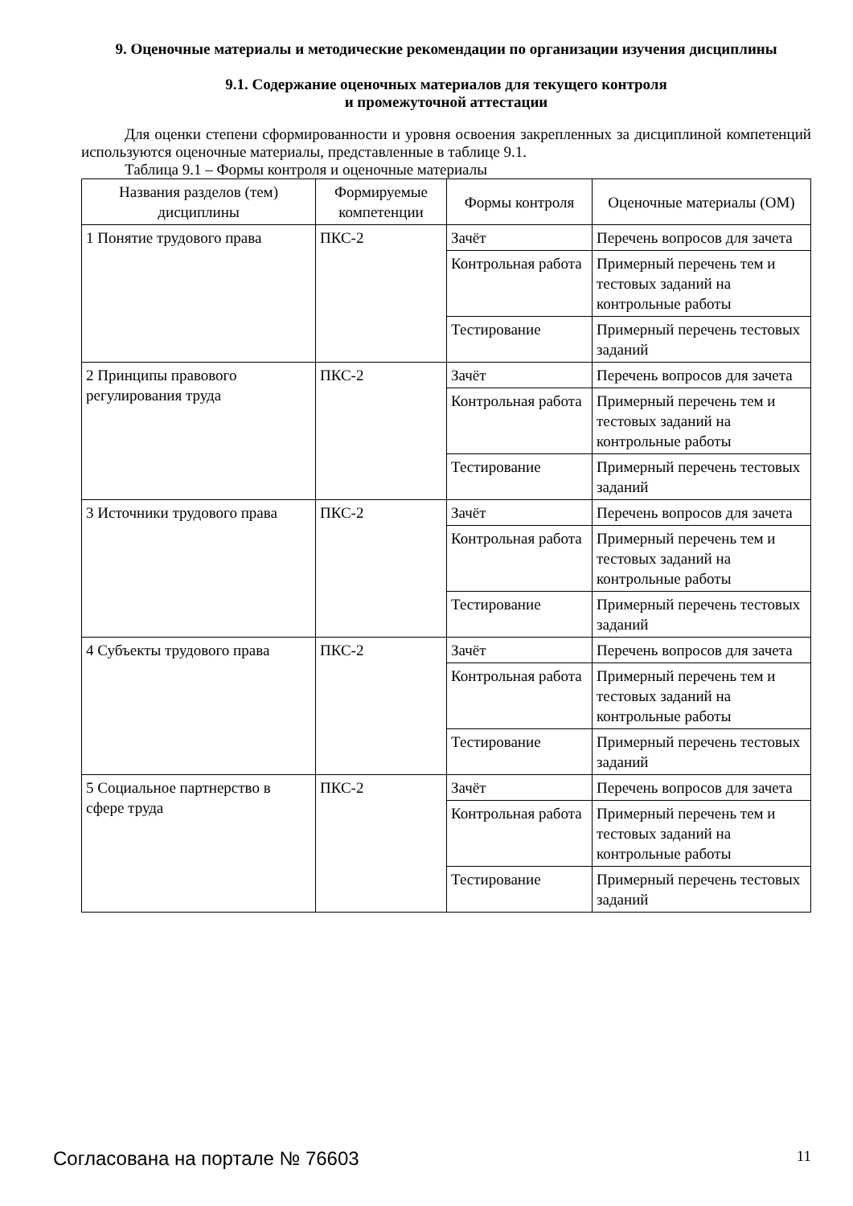9. Оценочные материалы и методические рекомендации по организации изучения дисциплины
9.1. Содержание оценочных материалов для текущего контроля
и промежуточной аттестации
Для оценки степени сформированности и уровня освоения закрепленных за дисциплиной компетенций используются оценочные материалы, представленные в таблице 9.1.
Таблица 9.1 – Формы контроля и оценочные материалы
| Названия разделов (тем) дисциплины | Формируемые компетенции | Формы контроля | Оценочные материалы (ОМ) |
| --- | --- | --- | --- |
| 1 Понятие трудового права | ПКС-2 | Зачёт | Перечень вопросов для зачета |
| | | Контрольная работа | Примерный перечень тем и тестовых заданий на контрольные работы |
| | | Тестирование | Примерный перечень тестовых заданий |
| 2 Принципы правового регулирования труда | ПКС-2 | Зачёт | Перечень вопросов для зачета |
| | | Контрольная работа | Примерный перечень тем и тестовых заданий на контрольные работы |
| | | Тестирование | Примерный перечень тестовых заданий |
| 3 Источники трудового права | ПКС-2 | Зачёт | Перечень вопросов для зачета |
| | | Контрольная работа | Примерный перечень тем и тестовых заданий на контрольные работы |
| | | Тестирование | Примерный перечень тестовых заданий |
| 4 Субъекты трудового права | ПКС-2 | Зачёт | Перечень вопросов для зачета |
| | | Контрольная работа | Примерный перечень тем и тестовых заданий на контрольные работы |
| | | Тестирование | Примерный перечень тестовых заданий |
| 5 Социальное партнерство в сфере труда | ПКС-2 | Зачёт | Перечень вопросов для зачета |
| | | Контрольная работа | Примерный перечень тем и тестовых заданий на контрольные работы |
| | | Тестирование | Примерный перечень тестовых заданий |
Согласована на портале № 76603 11